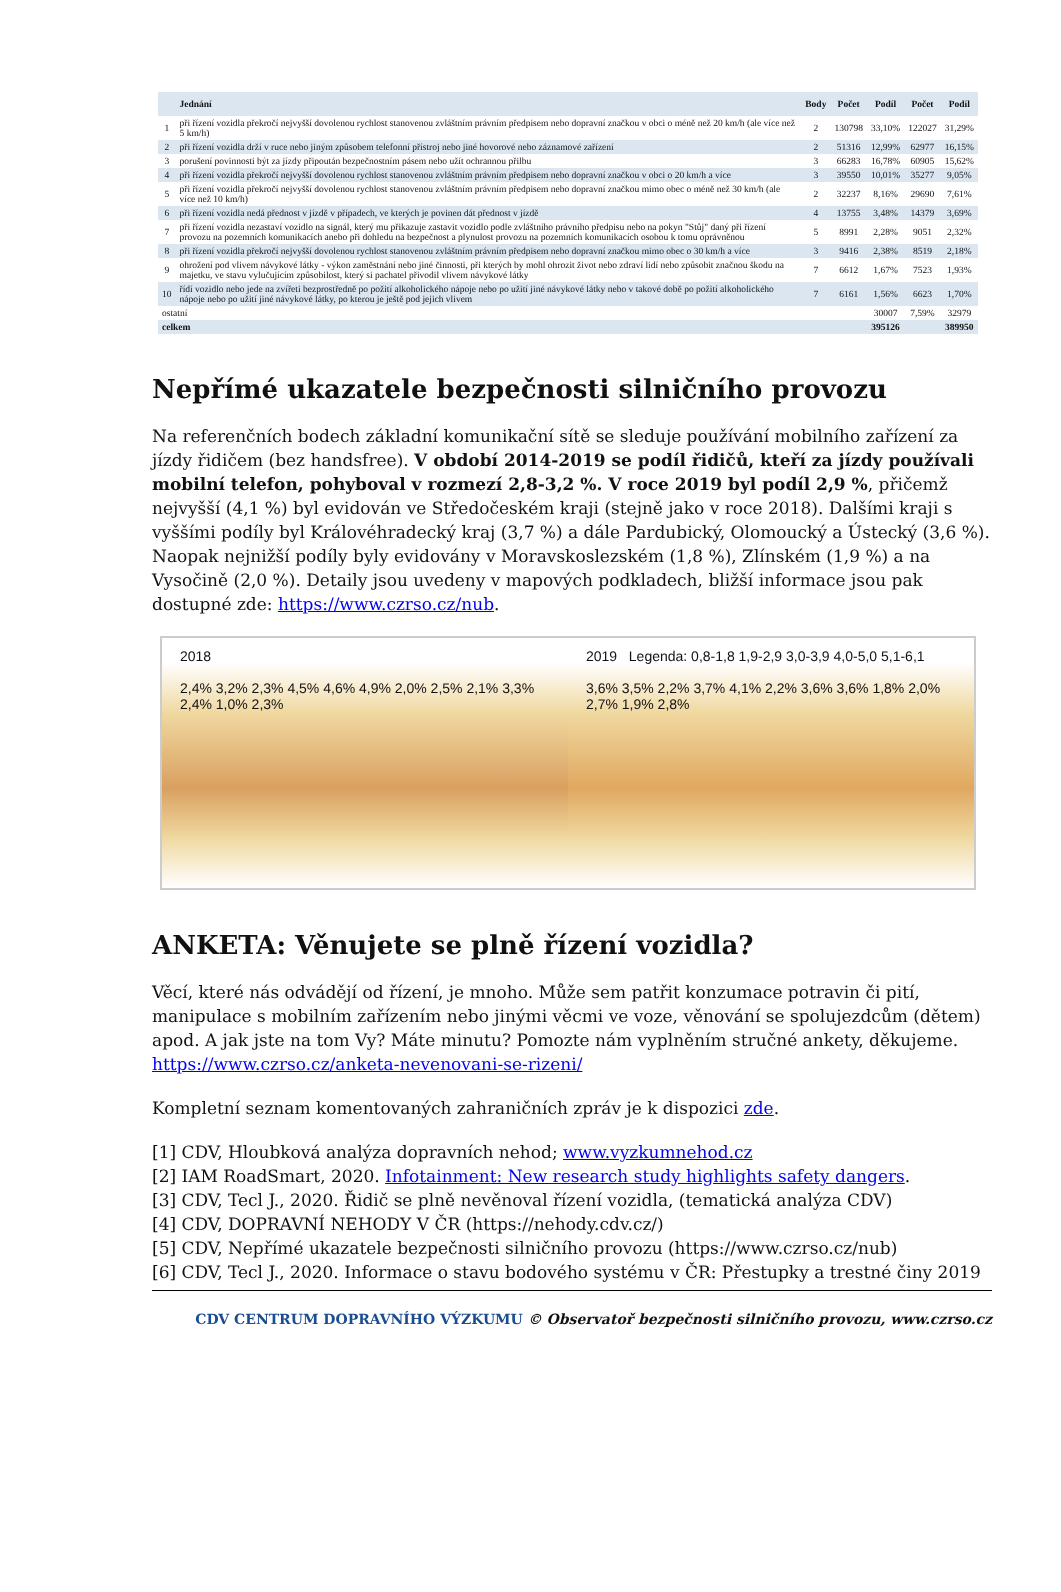| | Jednání | Body | Počet | Podíl | Počet | Podíl |
| --- | --- | --- | --- | --- | --- | --- |
| 1 | při řízení vozidla překročí nejvyšší dovolenou rychlost stanovenou zvláštním právním předpisem nebo dopravní značkou v obci o méně než 20 km/h (ale více než 5 km/h) | 2 | 130798 | 33,10% | 122027 | 31,29% |
| 2 | při řízení vozidla drží v ruce nebo jiným způsobem telefonní přístroj nebo jiné hovorové nebo záznamové zařízení | 2 | 51316 | 12,99% | 62977 | 16,15% |
| 3 | porušení povinnosti být za jízdy připoután bezpečnostním pásem nebo užít ochrannou přilbu | 3 | 66283 | 16,78% | 60905 | 15,62% |
| 4 | při řízení vozidla překročí nejvyšší dovolenou rychlost stanovenou zvláštním právním předpisem nebo dopravní značkou v obci o 20 km/h a více | 3 | 39550 | 10,01% | 35277 | 9,05% |
| 5 | při řízení vozidla překročí nejvyšší dovolenou rychlost stanovenou zvláštním právním předpisem nebo dopravní značkou mimo obec o méně než 30 km/h (ale více než 10 km/h) | 2 | 32237 | 8,16% | 29690 | 7,61% |
| 6 | při řízení vozidla nedá přednost v jízdě v případech, ve kterých je povinen dát přednost v jízdě | 4 | 13755 | 3,48% | 14379 | 3,69% |
| 7 | při řízení vozidla nezastaví vozidlo na signál, který mu přikazuje zastavit vozidlo podle zvláštního právního předpisu nebo na pokyn "Stůj" daný při řízení provozu na pozemních komunikacích anebo při dohledu na bezpečnost a plynulost provozu na pozemních komunikacích osobou k tomu oprávněnou | 5 | 8991 | 2,28% | 9051 | 2,32% |
| 8 | při řízení vozidla překročí nejvyšší dovolenou rychlost stanovenou zvláštním právním předpisem nebo dopravní značkou mimo obec o 30 km/h a více | 3 | 9416 | 2,38% | 8519 | 2,18% |
| 9 | ohrožení pod vlivem návykové látky - výkon zaměstnání nebo jiné činnosti, při kterých by mohl ohrozit život nebo zdraví lidí nebo způsobit značnou škodu na majetku, ve stavu vylučujícím způsobilost, který si pachatel přivodil vlivem návykové látky | 7 | 6612 | 1,67% | 7523 | 1,93% |
| 10 | řídí vozidlo nebo jede na zvířeti bezprostředně po požití alkoholického nápoje nebo po užití jiné návykové látky nebo v takové době po požití alkoholického nápoje nebo po užití jiné návykové látky, po kterou je ještě pod jejich vlivem | 7 | 6161 | 1,56% | 6623 | 1,70% |
| ostatní | | | | 30007 | 7,59% | 32979 |
| celkem | | | | 395126 | | 389950 |
Nepřímé ukazatele bezpečnosti silničního provozu
Na referenčních bodech základní komunikační sítě se sleduje používání mobilního zařízení za jízdy řidičem (bez handsfree). V období 2014-2019 se podíl řidičů, kteří za jízdy používali mobilní telefon, pohyboval v rozmezí 2,8-3,2 %. V roce 2019 byl podíl 2,9 %, přičemž nejvyšší (4,1 %) byl evidován ve Středočeském kraji (stejně jako v roce 2018). Dalšími kraji s vyššími podíly byl Královéhradecký kraj (3,7 %) a dále Pardubický, Olomoucký a Ústecký (3,6 %). Naopak nejnižší podíly byly evidovány v Moravskoslezském (1,8 %), Zlínském (1,9 %) a na Vysočině (2,0 %). Detaily jsou uvedeny v mapových podkladech, bližší informace jsou pak dostupné zde: https://www.czrso.cz/nub.
2018
2,4% 3,2% 2,3% 4,5% 4,6% 4,9% 2,0% 2,5% 2,1% 3,3% 2,4% 1,0% 2,3%
2019 Legenda: 0,8-1,8 1,9-2,9 3,0-3,9 4,0-5,0 5,1-6,1
3,6% 3,5% 2,2% 3,7% 4,1% 2,2% 3,6% 3,6% 1,8% 2,0% 2,7% 1,9% 2,8%
ANKETA: Věnujete se plně řízení vozidla?
Věcí, které nás odvádějí od řízení, je mnoho. Může sem patřit konzumace potravin či pití, manipulace s mobilním zařízením nebo jinými věcmi ve voze, věnování se spolujezdcům (dětem) apod. A jak jste na tom Vy? Máte minutu? Pomozte nám vyplněním stručné ankety, děkujeme. https://www.czrso.cz/anketa-nevenovani-se-rizeni/
Kompletní seznam komentovaných zahraničních zpráv je k dispozici zde.
[1] CDV, Hloubková analýza dopravních nehod; www.vyzkumnehod.cz
[2] IAM RoadSmart, 2020. Infotainment: New research study highlights safety dangers.
[3] CDV, Tecl J., 2020. Řidič se plně nevěnoval řízení vozidla, (tematická analýza CDV)
[4] CDV, DOPRAVNÍ NEHODY V ČR (https://nehody.cdv.cz/)
[5] CDV, Nepřímé ukazatele bezpečnosti silničního provozu (https://www.czrso.cz/nub)
[6] CDV, Tecl J., 2020. Informace o stavu bodového systému v ČR: Přestupky a trestné činy 2019
CDV CENTRUM DOPRAVNÍHO VÝZKUMU © Observatoř bezpečnosti silničního provozu, www.czrso.cz